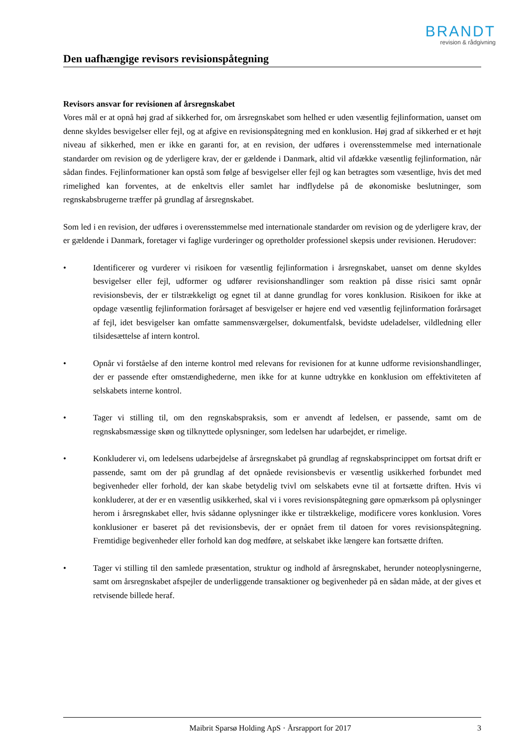BRANDT
revision & rådgivning
Den uafhængige revisors revisionspåtegning
Revisors ansvar for revisionen af årsregnskabet
Vores mål er at opnå høj grad af sikkerhed for, om årsregnskabet som helhed er uden væsentlig fejlinformation, uanset om denne skyldes besvigelser eller fejl, og at afgive en revisionspåtegning med en konklusion. Høj grad af sikkerhed er et højt niveau af sikkerhed, men er ikke en garanti for, at en revision, der udføres i overensstemmelse med internationale standarder om revision og de yderligere krav, der er gældende i Danmark, altid vil afdække væsentlig fejlinformation, når sådan findes. Fejlinformationer kan opstå som følge af besvigelser eller fejl og kan betragtes som væsentlige, hvis det med rimelighed kan forventes, at de enkeltvis eller samlet har indflydelse på de økonomiske beslutninger, som regnskabsbrugerne træffer på grundlag af årsregnskabet.
Som led i en revision, der udføres i overensstemmelse med internationale standarder om revision og de yderligere krav, der er gældende i Danmark, foretager vi faglige vurderinger og opretholder professionel skepsis under revisionen. Herudover:
• Identificerer og vurderer vi risikoen for væsentlig fejlinformation i årsregnskabet, uanset om denne skyldes besvigelser eller fejl, udformer og udfører revisionshandlinger som reaktion på disse risici samt opnår revisionsbevis, der er tilstrækkeligt og egnet til at danne grundlag for vores konklusion. Risikoen for ikke at opdage væsentlig fejlinformation forårsaget af besvigelser er højere end ved væsentlig fejlinformation forårsaget af fejl, idet besvigelser kan omfatte sammensværgelser, dokumentfalsk, bevidste udeladelser, vildledning eller tilsidesættelse af intern kontrol.
• Opnår vi forståelse af den interne kontrol med relevans for revisionen for at kunne udforme revisionshandlinger, der er passende efter omstændighederne, men ikke for at kunne udtrykke en konklusion om effektiviteten af selskabets interne kontrol.
• Tager vi stilling til, om den regnskabspraksis, som er anvendt af ledelsen, er passende, samt om de regnskabsmæssige skøn og tilknyttede oplysninger, som ledelsen har udarbejdet, er rimelige.
• Konkluderer vi, om ledelsens udarbejdelse af årsregnskabet på grundlag af regnskabsprincippet om fortsat drift er passende, samt om der på grundlag af det opnåede revisionsbevis er væsentlig usikkerhed forbundet med begivenheder eller forhold, der kan skabe betydelig tvivl om selskabets evne til at fortsætte driften. Hvis vi konkluderer, at der er en væsentlig usikkerhed, skal vi i vores revisionspåtegning gøre opmærksom på oplysninger herom i årsregnskabet eller, hvis sådanne oplysninger ikke er tilstrækkelige, modificere vores konklusion. Vores konklusioner er baseret på det revisionsbevis, der er opnået frem til datoen for vores revisionspåtegning. Fremtidige begivenheder eller forhold kan dog medføre, at selskabet ikke længere kan fortsætte driften.
• Tager vi stilling til den samlede præsentation, struktur og indhold af årsregnskabet, herunder noteoplysningerne, samt om årsregnskabet afspejler de underliggende transaktioner og begivenheder på en sådan måde, at der gives et retvisende billede heraf.
Maibrit Sparsø Holding ApS · Årsrapport for 2017 3